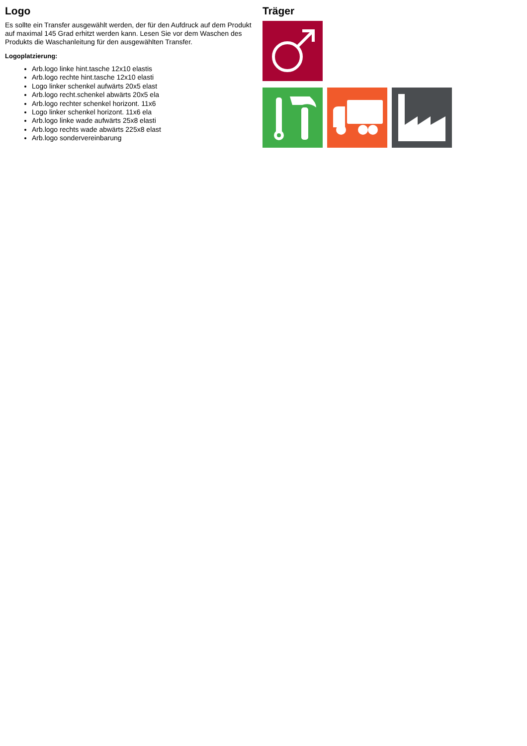Logo
Es sollte ein Transfer ausgewählt werden, der für den Aufdruck auf dem Produkt auf maximal 145 Grad erhitzt werden kann. Lesen Sie vor dem Waschen des Produkts die Waschanleitung für den ausgewählten Transfer.
Logoplatzierung:
Arb.logo linke hint.tasche 12x10 elastis
Arb.logo rechte hint.tasche 12x10 elasti
Logo linker schenkel aufwärts 20x5 elast
Arb.logo recht.schenkel abwärts 20x5 ela
Arb.logo rechter schenkel horizont. 11x6
Logo linker schenkel horizont. 11x6 ela
Arb.logo linke wade aufwärts 25x8 elasti
Arb.logo rechts wade abwärts 225x8 elast
Arb.logo sondervereinbarung
Träger